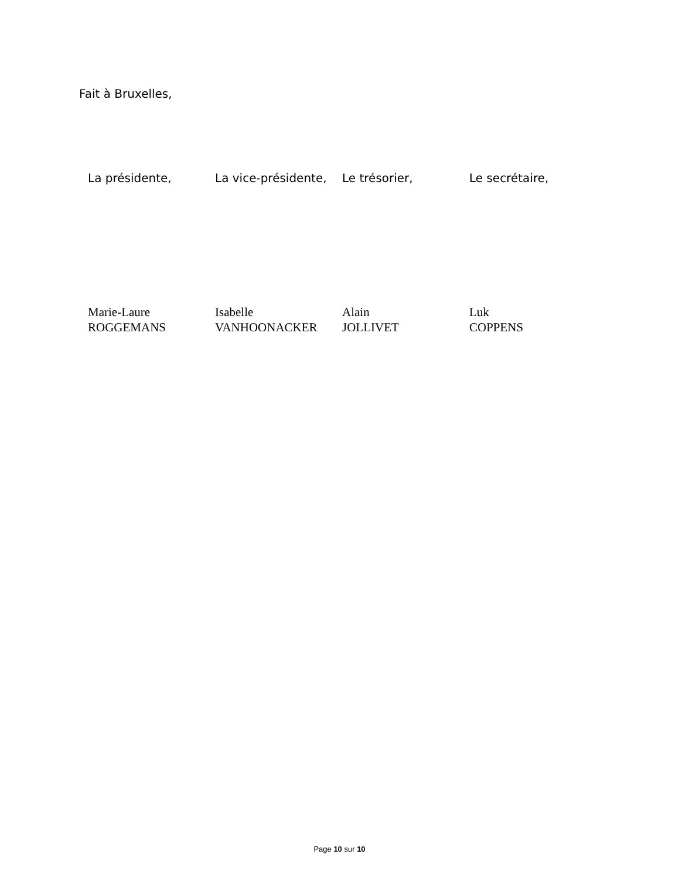Fait à Bruxelles,
La présidente, La vice-présidente,
Le trésorier, Le secrétaire,
Marie-Laure
ROGGEMANS
Isabelle
VANHOONACKER
Alain
JOLLIVET
Luk
COPPENS
Page 10 sur 10